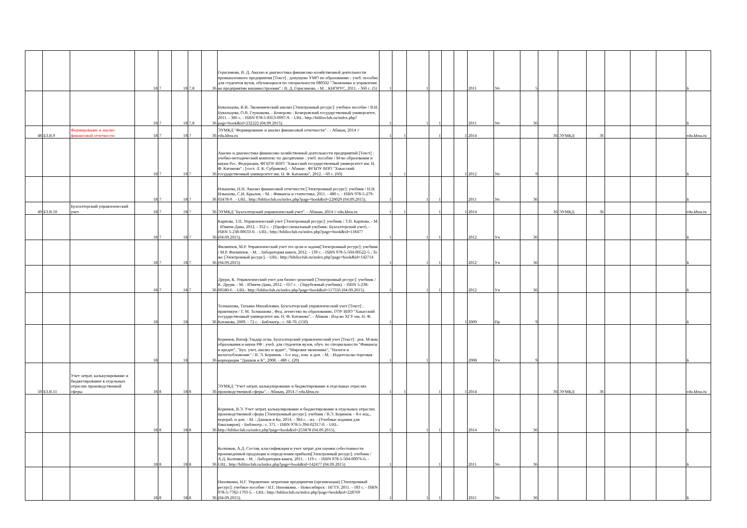| | | | 18 | 7 | 18 | 7,8 | 36 | Герасимова, В. Д. Анализ и диагностика финансово-хозяйственной деятельности промышленного предприятия [Текст] : допущено УМО по образованию : учеб. пособие для студентов вузов, обучающихся по специальности 080502 "Экономика и управление на предприятии машиностроения" / В. Д. Герасимова. - М. : КНОРУС, 2011. - 360 с. (5) | 1 | | 1 | | | | 2011 | Уп | 5 | | | | | | | Б |
| | | | 18 | 7 | 18 | 7,8 | 36 | Бувальцева, В.И. Экономический анализ [Электронный ресурс]: учебное пособие / В.И. Бувальцева, О.В. Глушакова. - Кемерово : Кемеровский государственный университет, 2011. - 306 с. - ISBN 978-5-8353-0997-9. - URL: http://biblioclub.ru/index.php?page=book&id=232222 (04.09.2015). | 1 | | 1 | 1 | | | 2011 | Уп | 36 | | | | | | | Б |
| 48 | Б3.В.9 | Формирование и анализ финансовой отчетности | 18 | 7 | 18 | 7 | 36 | ЭУМКД "Формирование и анализ финансовой отчетности" . - Абакан, 2014 // edu.khsu.ru | 1 | 1 | | 1 | | 1 | 2014 | | | 36 | ЭУМКД | 36 | | | | edu.khsu.ru |
| | | | 18 | 7 | 18 | 7 | 36 | Анализ и диагностика финансово-хозяйственной деятельности предприятий [Текст] : учебно-методический комплекс по дисциплине : учеб. пособие / М-во образования и науки Рос. Федерации, ФГБОУ ВПО "Хакасский государственный университет им. Н. Ф. Катанова" ; [сост. Л. К. Субракова]. - Абакан : ФГБОУ ВПО "Хакасский государственный университет им. Н. Ф. Катанова", 2012. - 60 с. (60) | 1 | 1 | | | | 1 | 2012 | Уп | 9 | | | | | | | Б |
| | | | 18 | 7 | 18 | 7 | 36 | Илышева, Н.Н. Анализ финансовой отчетности [Электронный ресурс]: учебник / Н.Н. Илышева, С.И. Крылов. - М. : Финансы и статистика, 2011. - 480 с. - ISBN 978-5-279-03478-9 . - URL: http://biblioclub.ru/index.php?page=book&id=220029 (04.09.2015). | 1 | | 1 | 1 | | | 2011 | Уп | 36 | | | | | | | Б |
| 49 | Б3.В.10 | Бухгалтерский управленческий учет | 18 | 7 | 18 | 7 | 36 | ЭУМКД "Бухгалтерский управленческий учет". - Абакан, 2014 // edu.khsu.ru | 1 | 1 | | 1 | | 1 | 2014 | | | 36 | ЭУМКД | 36 | | | | edu.khsu.ru |
| | | | 18 | 7 | 18 | 7 | 36 | Карпова, Т.П. Управленческий учет [Электронный ресурс]: учебник / Т.П. Карпова. - М. : Юнити-Дана, 2012. - 352 с. - (Профессиональный учебник: Бухгалтерский учет). - ISBN 5-238-00633-0. - URL: http://biblioclub.ru/index.php?page=book&id=118477 (04.09.2015). | 1 | | 1 | 1 | | | 2012 | Уч | 36 | | | | | | | Б |
| | | | 18 | 7 | 18 | 7 | 36 | Филиппов, М.Р. Управленческий учет его цели и задачи[Электронный ресурс]: учебник / М.Р. Филиппов. - М. : Лаборатория книги, 2012. - 139 с. - ISBN 978-5-504-00522-5 ; То же [Электронный ресурс]. - URL: http://biblioclub.ru/index.php?page=book&id=142714 (04.09.2015) | 1 | | 1 | 1 | | | 2012 | Уч | 36 | | | | | | | Б |
| | | | 18 | 7 | 18 | 7 | 36 | Друри, К. Управленческий учет для бизнес-решений [Электронный ресурс]: учебник / К. Друри. - М. : Юнити-Дана, 2012. - 657 с. - (Зарубежный учебник). - ISBN 5-238-00580-6. - URL: http://biblioclub.ru/index.php?page=book&id=117556 (04.09.2015). | 1 | | 1 | 1 | | | 2012 | Уч | 36 | | | | | | | Б |
| | | | 18 | | 18 | | 36 | Толмашова, Татьяна Михайловна. Бухгалтерский управленческий учет [Текст] : практикум / Т. М. Толмашова ; Фед. агентство по образованию, ГОУ ВПО "Хакасский государственный университет им. Н. Ф. Катанова". - Абакан : Изд-во ХГУ им. Н. Ф. Катанова, 2009. - 72 с. - Библиогр.: с. 68-70. (150) | 1 | | | | | 1 | 2009 | Пр | 9 | | | | | | | Б |
| | | | 18 | | 18 | | 36 | Керимов, Вагиф Эльдар оглы. Бухгалтерский управленческий учет [Текст] : рек. М-вом образования и науки РФ : учеб. для студентов вузов, обуч. по специальности "Финансы и кредит", "Бух. учет, анализ и аудит", "Мировая экономика", "Налоги и налогообложение" / В. Э. Керимов. - 6-е изд., изм. и доп. - М. : Издательско-торговая корпорация "Дашков и К", 2008. - 480 с. (20) | 1 | | 1 | | | | 2008 | Уч | 9 | | | | | | | Б |
| 50 | Б3.В.11 | Учет затрат, калькулирование и бюджетирование в отдельных отраслях производственной сферы | 18 | 8 | 18 | 8 | 36 | ЭУМКД "Учет затрат, калькулирование и бюджетирование в отдельных отраслях производственной сферы". - Абакан, 2014 // edu.khsu.ru | 1 | 1 | | 1 | | 1 | 2014 | | | 36 | ЭУМКД | 36 | | | | edu.khsu.ru |
| | | | 18 | 8 | 18 | 8 | 36 | Керимов, В.Э. Учет затрат, калькулирование и бюджетирование в отдельных отраслях производственной сферы [Электронный ресурс]: учебник / В.Э. Керимов. - 8-е изд., перераб. и доп. - М. : Дашков и Ко, 2014. - 384 с. : ил. - (Учебные издания для бакалавров). - Библиогр.: с. 371. - ISBN 978-5-394-02317-0. - URL: http://biblioclub.ru/index.php?page=book&id=253878 (04.09.2015). | 1 | | 1 | 1 | | | 2014 | Уч | 36 | | | | | | | Б |
| | | | 18 | 8 | 18 | 8 | 36 | Колпаков, А.Д. Состав, классификация и учет затрат для оценки себестоимости произведенной продукции и определения прибыли[Электронный ресурс]: учебник / А.Д. Колпаков. - М. : Лаборатория книги, 2011. - 119 с. - ISBN 978-5-504-00976-6. - URL: http://biblioclub.ru/index.php?page=book&id=142477 (04.09.2015) | 1 | | | 1 | | | 2011 | Уп | 36 | | | | | | | Б |
| | | | 18 | 8 | 18 | 8 | 36 | Низовкина, Н.Г. Управление затратами предприятия (организации) [Электронный ресурс]: учебное пособие / Н.Г. Низовкина. - Новосибирск : НГТУ, 2011. - 183 с. - ISBN 978-5-7782-1793-5. - URL: http://biblioclub.ru/index.php?page=book&id=228769 (04.09.2015). | 1 | | 1 | 1 | | | 2011 | Уп | 36 | | | | | | | Б |